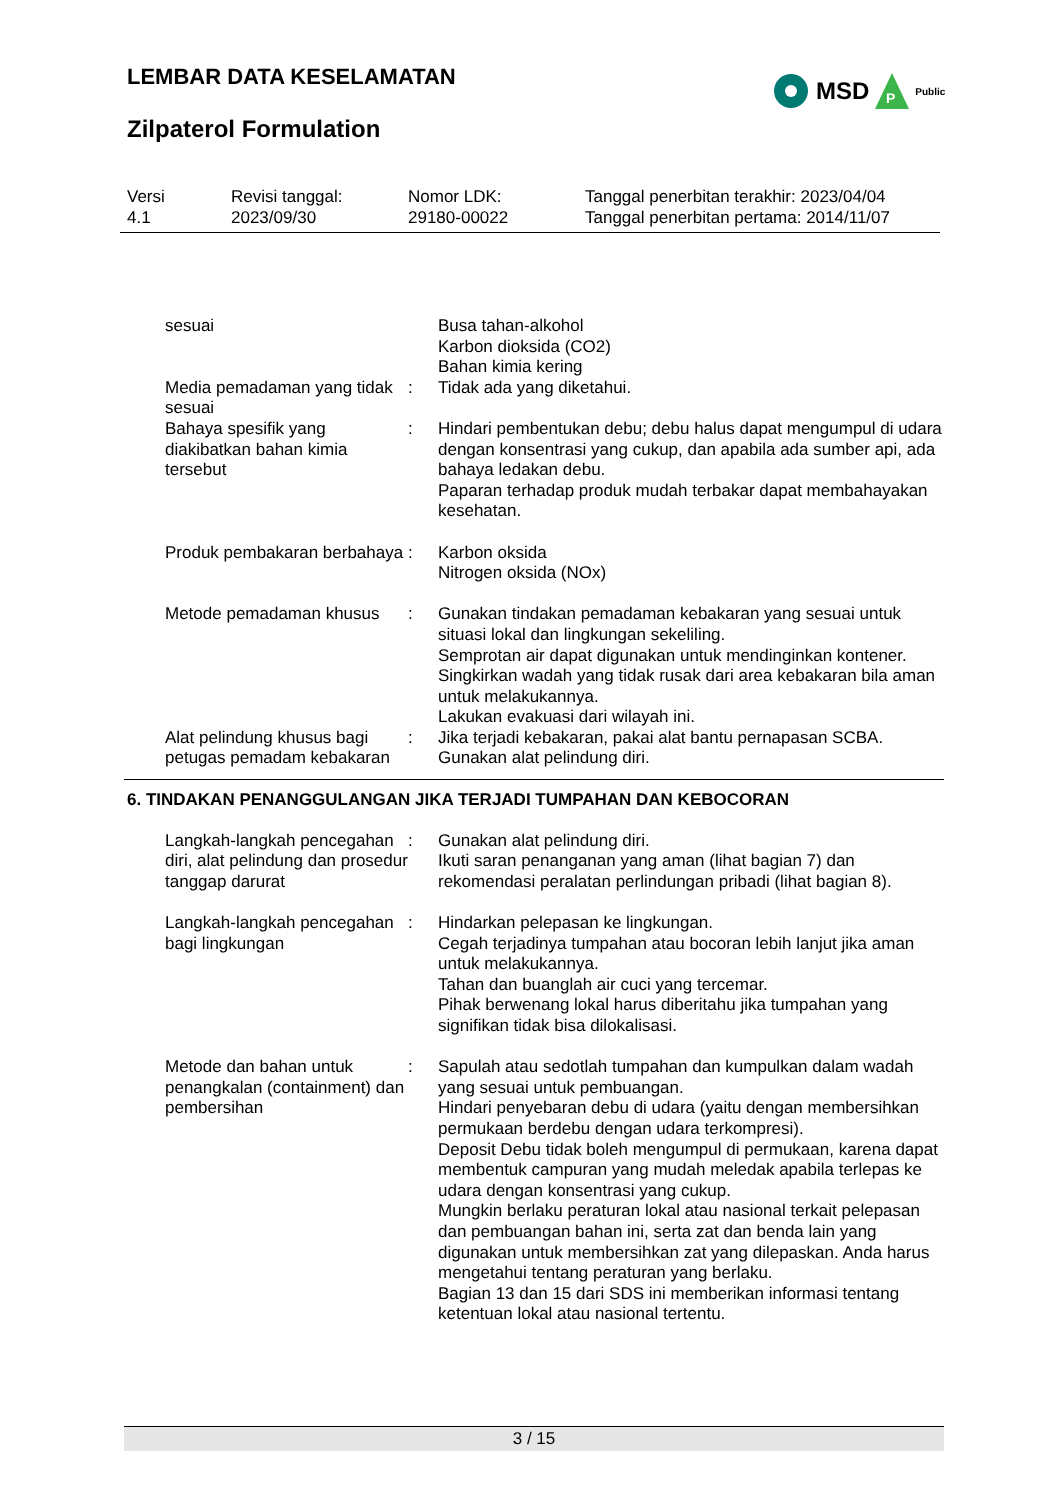LEMBAR DATA KESELAMATAN
Zilpaterol Formulation
MSD
P
Public
Versi
4.1
Revisi tanggal:
2023/09/30
Nomor LDK:
29180-00022
Tanggal penerbitan terakhir: 2023/04/04
Tanggal penerbitan pertama: 2014/11/07
sesuai Busa tahan-alkohol
Karbon dioksida (CO2)
Bahan kimia kering
Media pemadaman yang tidak sesuai
: Tidak ada yang diketahui.
Bahaya spesifik yang diakibatkan bahan kimia tersebut
: Hindari pembentukan debu; debu halus dapat mengumpul di udara dengan konsentrasi yang cukup, dan apabila ada sumber api, ada bahaya ledakan debu.
Paparan terhadap produk mudah terbakar dapat membahayakan kesehatan.
Produk pembakaran berbahaya
: Karbon oksida
Nitrogen oksida (NOx)
Metode pemadaman khusus : Gunakan tindakan pemadaman kebakaran yang sesuai untuk situasi lokal dan lingkungan sekeliling.
Semprotan air dapat digunakan untuk mendinginkan kontener.
Singkirkan wadah yang tidak rusak dari area kebakaran bila aman untuk melakukannya.
Lakukan evakuasi dari wilayah ini.
Alat pelindung khusus bagi petugas pemadam kebakaran
: Jika terjadi kebakaran, pakai alat bantu pernapasan SCBA.
Gunakan alat pelindung diri.
6. TINDAKAN PENANGGULANGAN JIKA TERJADI TUMPAHAN DAN KEBOCORAN
Langkah-langkah pencegahan diri, alat pelindung dan prosedur tanggap darurat
: Gunakan alat pelindung diri.
Ikuti saran penanganan yang aman (lihat bagian 7) dan rekomendasi peralatan perlindungan pribadi (lihat bagian 8).
Langkah-langkah pencegahan bagi lingkungan
: Hindarkan pelepasan ke lingkungan.
Cegah terjadinya tumpahan atau bocoran lebih lanjut jika aman untuk melakukannya.
Tahan dan buanglah air cuci yang tercemar.
Pihak berwenang lokal harus diberitahu jika tumpahan yang signifikan tidak bisa dilokalisasi.
Metode dan bahan untuk penangkalan (containment) dan pembersihan
: Sapulah atau sedotlah tumpahan dan kumpulkan dalam wadah yang sesuai untuk pembuangan.
Hindari penyebaran debu di udara (yaitu dengan membersihkan permukaan berdebu dengan udara terkompresi).
Deposit Debu tidak boleh mengumpul di permukaan, karena dapat membentuk campuran yang mudah meledak apabila terlepas ke udara dengan konsentrasi yang cukup.
Mungkin berlaku peraturan lokal atau nasional terkait pelepasan dan pembuangan bahan ini, serta zat dan benda lain yang digunakan untuk membersihkan zat yang dilepaskan. Anda harus mengetahui tentang peraturan yang berlaku.
Bagian 13 dan 15 dari SDS ini memberikan informasi tentang ketentuan lokal atau nasional tertentu.
3 / 15